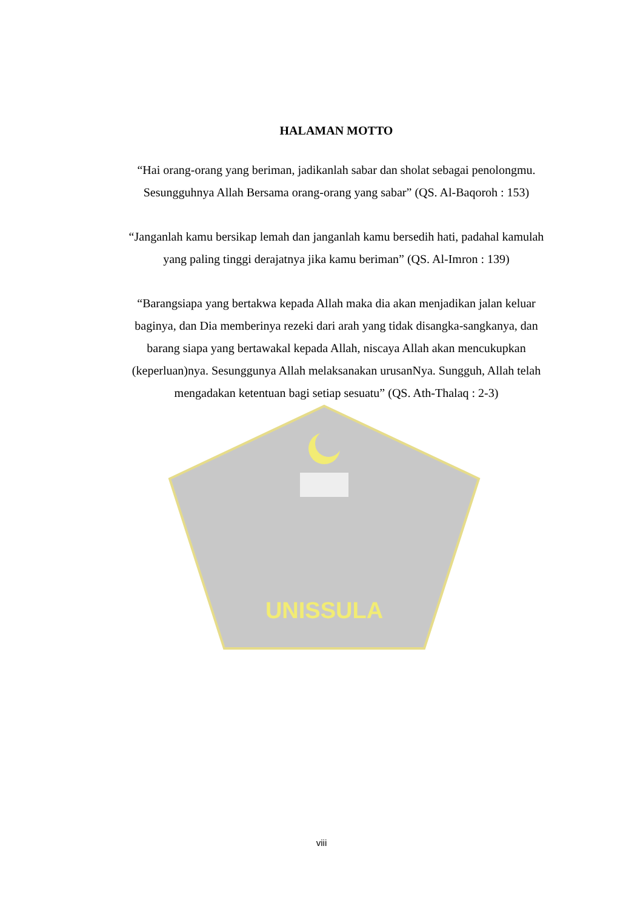UNISSULA
HALAMAN MOTTO
“Hai orang-orang yang beriman, jadikanlah sabar dan sholat sebagai penolongmu. Sesungguhnya Allah Bersama orang-orang yang sabar” (QS. Al-Baqoroh : 153)
“Janganlah kamu bersikap lemah dan janganlah kamu bersedih hati, padahal kamulah yang paling tinggi derajatnya jika kamu beriman” (QS. Al-Imron : 139)
“Barangsiapa yang bertakwa kepada Allah maka dia akan menjadikan jalan keluar baginya, dan Dia memberinya rezeki dari arah yang tidak disangka-sangkanya, dan barang siapa yang bertawakal kepada Allah, niscaya Allah akan mencukupkan (keperluan)nya. Sesunggunya Allah melaksanakan urusanNya. Sungguh, Allah telah mengadakan ketentuan bagi setiap sesuatu” (QS. Ath-Thalaq : 2-3)
viii